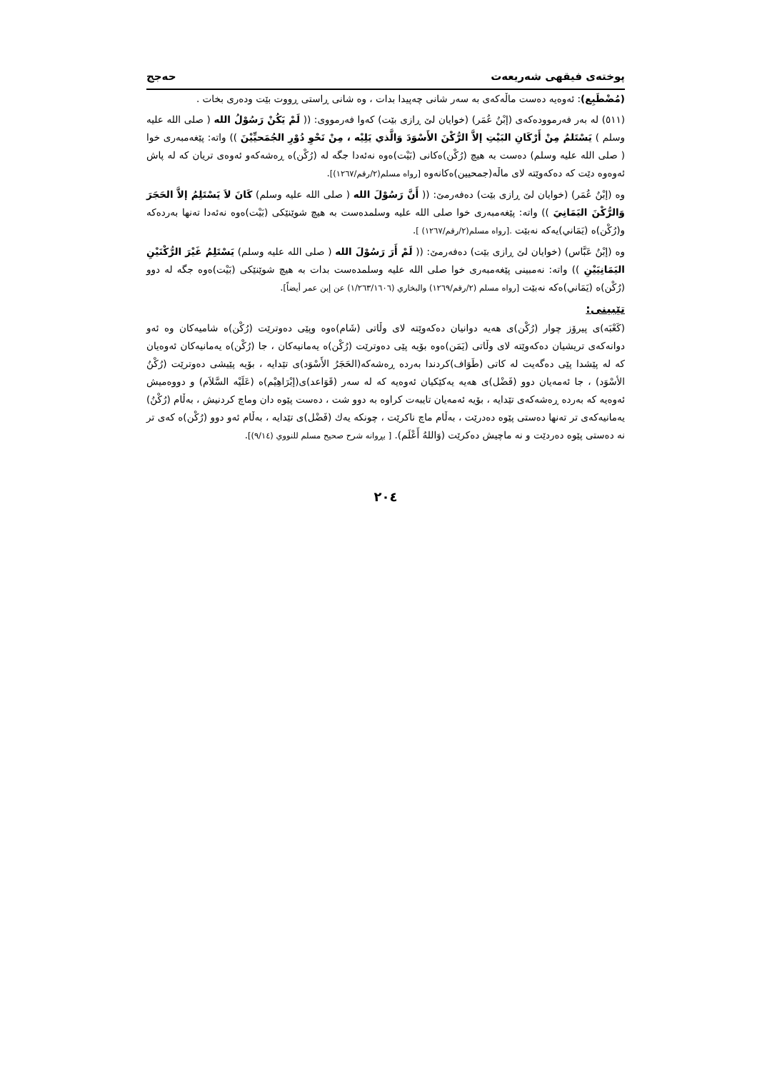پوختەی فیقهی شەریعەت حەجج
(مُضْطَبِع): ئەوەیە دەست ماڵەکەی بە سەر شانی چەپیدا بدات ، وە شانی ڕاستی ڕووت بێت ودەری بخات .
(٥١١) لە بەر فەرموودەکەی (إبْنُ عُمَر) (خوایان لێ ڕازی بێت) کەوا فەرمووی: (( لَمْ يَكُنْ رَسُوْلُ الله ( صلى الله عليه وسلم ) يَسْتَلمُ مِنْ أَرْكَانِ البَيْتِ إلاَّ الرُّكْنَ الأَسْوَدَ وَالَّذي يَلِيْه ، مِنْ نَحْوِ دُوْرِ الجُمَحيِّيْنَ )) واتە: پێغەمبەری خوا ( صلى الله عليه وسلم) دەست بە هیچ (رُكْن)ەکانی (بَيْت)ەوە نەئەدا جگە لە (رُكْن)ە ڕەشەکەو ئەوەی تریان کە لە پاش ئەوەوە دێت کە دەکەوێتە لای ماڵە(جمحيين)ەکانەوە [رواه مسلم(٢/رقم/١٢٦٧)].
وە (إبْنُ عُمَر) (خوایان لێ ڕازی بێت) دەفەرمێ: (( أَنَّ رَسُوْلَ الله ( صلى الله عليه وسلم) كَانَ لاَ يَسْتَلِمُ إلاَّ الحَجَرَ وَالرُّكْنَ اليَمَانِيَ )) واتە: پێغەمبەری خوا صلى الله عليه وسلمدەست بە هیچ شوێنێکی (بَيْت)ەوە نەئەدا تەنها بەردەکە و(رُكْن)ە (يَمَاني)یەکە نەبێت .[رواه مسلم(٢/رقم/١٢٦٧) ].
وە (إبْنُ عَبَّاس) (خوایان لێ ڕازی بێت) دەفەرمێ: (( لَمْ أَرَ رَسُوْلَ الله ( صلى الله عليه وسلم) يَسْتَلِمُ غَيْرَ الرُّكْنَيْنِ اليَمَانِيَيْنِ )) واتە: نەمبینی پێغەمبەری خوا صلى الله عليه وسلمدەست بدات بە هیچ شوێنێکی (بَيْت)ەوە جگە لە دوو (رُكْن)ە (يَمَاني)ەکە نەبێت [رواه مسلم (٢/رقم/١٢٦٩) والبخاري (١/٢٦٣/١٦٠٦) عن إبن عمر أيضاً].
تێبینی:
(كَعْبَه)ی پیرۆز چوار (رُكْن)ی هەیە دوانیان دەکەوێتە لای وڵاتی (شَام)ەوە وپێی دەوترێت (رُكْن)ە شامیەکان وە ئەو دوانەکەی تریشیان دەکەوێتە لای وڵاتی (يَمَن)ەوە بۆیە پێی دەوترێت (رُكْن)ە یەمانیەکان ، جا (رُكْن)ە یەمانیەکان ئەوەیان کە لە پێشدا پێی دەگەیت لە کاتی (طَوَاف)کردندا بەردە ڕەشەکە(الحَجَرُ الأَسْوَد)ی تێدایە ، بۆیە پێیشی دەوترێت (رُكْنُ الأسْوَد) ، جا ئەمەیان دوو (فَضْل)ی هەیە یەکێکیان ئەوەیە کە لە سەر (قَوَاعد)ی(إبْرَاهِيْم)ە (عَلَيْه السَّلاَم) و دووەمیش ئەوەیە کە بەردە ڕەشەکەی تێدایە ، بۆیە ئەمەیان تایبەت کراوە بە دوو شت ، دەست پێوە دان وماچ کردنیش ، بەڵام (رُكْنُ) یەمانیەکەی تر تەنها دەستی پێوە دەدرێت ، بەڵام ماچ ناکرێت ، چونکە یەك (فَضْل)ی تێدایە ، بەڵام ئەو دوو (رُكْن)ە کەی تر نە دەستی پێوە دەردێت و نە ماچیش دەکرێت (وَاللهُ أَعْلَم). [ بڕوانە شرح صحيح مسلم للنووي (٩/١٤)].
٢٠٤